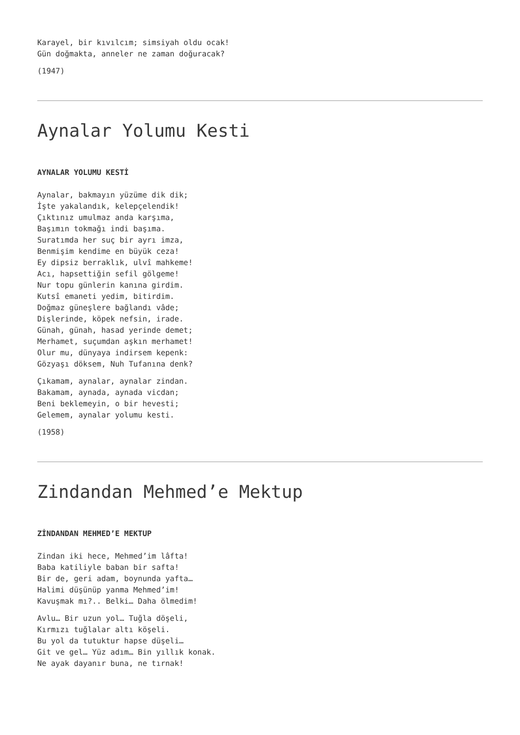Karayel, bir kıvılcım; simsiyah oldu ocak!
Gün doğmakta, anneler ne zaman doğuracak?
(1947)
Aynalar Yolumu Kesti
AYNALAR YOLUMU KESTİ
Aynalar, bakmayın yüzüme dik dik;
İşte yakalandık, kelepçelendik!
Çıktınız umulmaz anda karşıma,
Başımın tokmağı indi başıma.
Suratımda her suç bir ayrı imza,
Benmişim kendime en büyük ceza!
Ey dipsiz berraklık, ulvî mahkeme!
Acı, hapsettiğin sefil gölgeme!
Nur topu günlerin kanına girdim.
Kutsî emaneti yedim, bitirdim.
Doğmaz güneşlere bağlandı vâde;
Dişlerinde, köpek nefsin, irade.
Günah, günah, hasad yerinde demet;
Merhamet, suçumdan aşkın merhamet!
Olur mu, dünyaya indirsem kepenk:
Gözyaşı döksem, Nuh Tufanına denk?
Çıkamam, aynalar, aynalar zindan.
Bakamam, aynada, aynada vicdan;
Beni beklemeyin, o bir hevesti;
Gelemem, aynalar yolumu kesti.
(1958)
Zindandan Mehmed’e Mektup
ZİNDANDAN MEHMED’E MEKTUP
Zindan iki hece, Mehmed’im lâfta!
Baba katiliyle baban bir safta!
Bir de, geri adam, boynunda yafta…
Halimi düşünüp yanma Mehmed’im!
Kavuşmak mı?.. Belki… Daha ölmedim!
Avlu… Bir uzun yol… Tuğla döşeli,
Kırmızı tuğlalar altı köşeli.
Bu yol da tutuktur hapse düşeli…
Git ve gel… Yüz adım… Bin yıllık konak.
Ne ayak dayanır buna, ne tırnak!